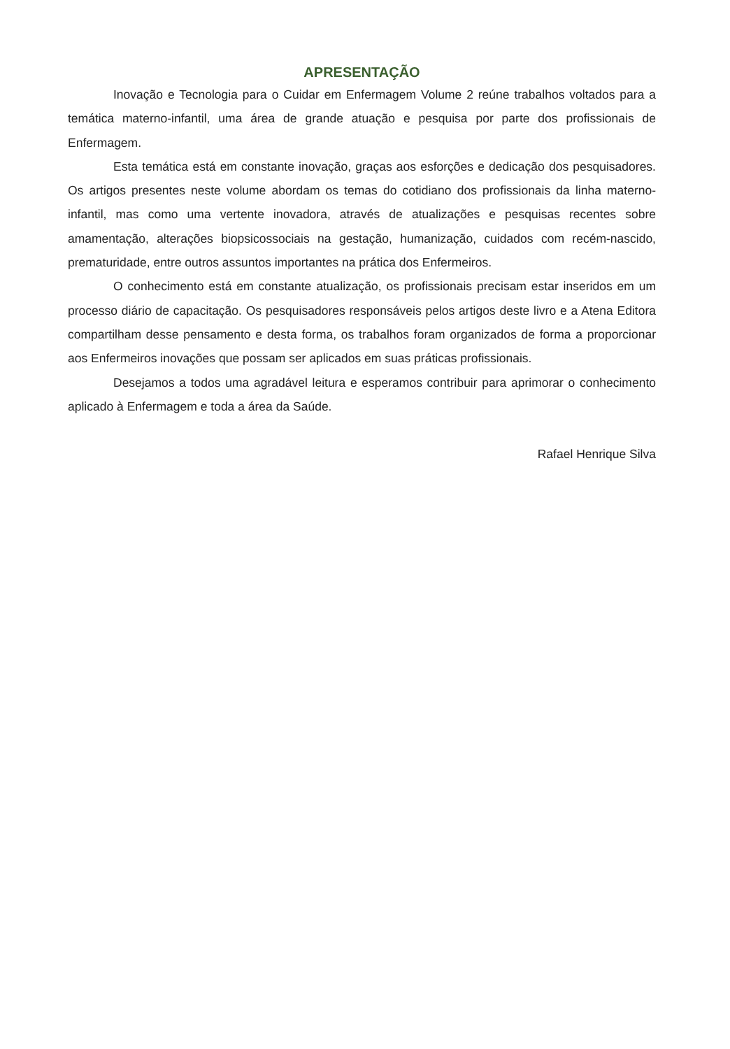APRESENTAÇÃO
Inovação e Tecnologia para o Cuidar em Enfermagem Volume 2 reúne trabalhos voltados para a temática materno-infantil, uma área de grande atuação e pesquisa por parte dos profissionais de Enfermagem.
Esta temática está em constante inovação, graças aos esforções e dedicação dos pesquisadores. Os artigos presentes neste volume abordam os temas do cotidiano dos profissionais da linha materno-infantil, mas como uma vertente inovadora, através de atualizações e pesquisas recentes sobre amamentação, alterações biopsicossociais na gestação, humanização, cuidados com recém-nascido, prematuridade, entre outros assuntos importantes na prática dos Enfermeiros.
O conhecimento está em constante atualização, os profissionais precisam estar inseridos em um processo diário de capacitação. Os pesquisadores responsáveis pelos artigos deste livro e a Atena Editora compartilham desse pensamento e desta forma, os trabalhos foram organizados de forma a proporcionar aos Enfermeiros inovações que possam ser aplicados em suas práticas profissionais.
Desejamos a todos uma agradável leitura e esperamos contribuir para aprimorar o conhecimento aplicado à Enfermagem e toda a área da Saúde.
Rafael Henrique Silva